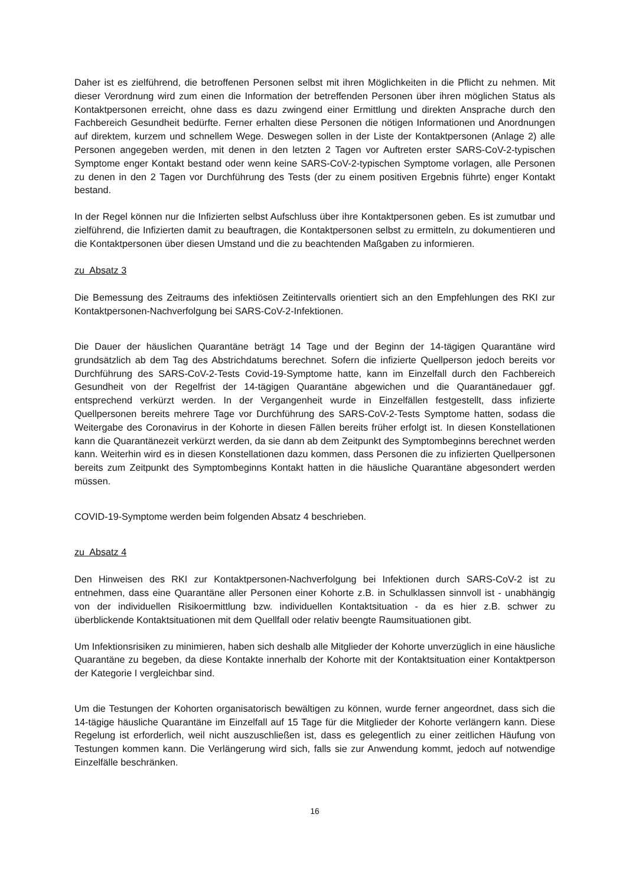Daher ist es zielführend, die betroffenen Personen selbst mit ihren Möglichkeiten in die Pflicht zu nehmen. Mit dieser Verordnung wird zum einen die Information der betreffenden Personen über ihren möglichen Status als Kontaktpersonen erreicht, ohne dass es dazu zwingend einer Ermittlung und direkten Ansprache durch den Fachbereich Gesundheit bedürfte. Ferner erhalten diese Personen die nötigen Informationen und Anordnungen auf direktem, kurzem und schnellem Wege. Deswegen sollen in der Liste der Kontaktpersonen (Anlage 2) alle Personen angegeben werden, mit denen in den letzten 2 Tagen vor Auftreten erster SARS-CoV-2-typischen Symptome enger Kontakt bestand oder wenn keine SARS-CoV-2-typischen Symptome vorlagen, alle Personen zu denen in den 2 Tagen vor Durchführung des Tests (der zu einem positiven Ergebnis führte) enger Kontakt bestand.
In der Regel können nur die Infizierten selbst Aufschluss über ihre Kontaktpersonen geben. Es ist zumutbar und zielführend, die Infizierten damit zu beauftragen, die Kontaktpersonen selbst zu ermitteln, zu dokumentieren und die Kontaktpersonen über diesen Umstand und die zu beachtenden Maßgaben zu informieren.
zu Absatz 3
Die Bemessung des Zeitraums des infektiösen Zeitintervalls orientiert sich an den Empfehlungen des RKI zur Kontaktpersonen-Nachverfolgung bei SARS-CoV-2-Infektionen.
Die Dauer der häuslichen Quarantäne beträgt 14 Tage und der Beginn der 14-tägigen Quarantäne wird grundsätzlich ab dem Tag des Abstrichdatums berechnet. Sofern die infizierte Quellperson jedoch bereits vor Durchführung des SARS-CoV-2-Tests Covid-19-Symptome hatte, kann im Einzelfall durch den Fachbereich Gesundheit von der Regelfrist der 14-tägigen Quarantäne abgewichen und die Quarantänedauer ggf. entsprechend verkürzt werden. In der Vergangenheit wurde in Einzelfällen festgestellt, dass infizierte Quellpersonen bereits mehrere Tage vor Durchführung des SARS-CoV-2-Tests Symptome hatten, sodass die Weitergabe des Coronavirus in der Kohorte in diesen Fällen bereits früher erfolgt ist. In diesen Konstellationen kann die Quarantänezeit verkürzt werden, da sie dann ab dem Zeitpunkt des Symptombeginns berechnet werden kann. Weiterhin wird es in diesen Konstellationen dazu kommen, dass Personen die zu infizierten Quellpersonen bereits zum Zeitpunkt des Symptombeginns Kontakt hatten in die häusliche Quarantäne abgesondert werden müssen.
COVID-19-Symptome werden beim folgenden Absatz 4 beschrieben.
zu Absatz 4
Den Hinweisen des RKI zur Kontaktpersonen-Nachverfolgung bei Infektionen durch SARS-CoV-2 ist zu entnehmen, dass eine Quarantäne aller Personen einer Kohorte z.B. in Schulklassen sinnvoll ist - unabhängig von der individuellen Risikoermittlung bzw. individuellen Kontaktsituation - da es hier z.B. schwer zu überblickende Kontaktsituationen mit dem Quellfall oder relativ beengte Raumsituationen gibt.
Um Infektionsrisiken zu minimieren, haben sich deshalb alle Mitglieder der Kohorte unverzüglich in eine häusliche Quarantäne zu begeben, da diese Kontakte innerhalb der Kohorte mit der Kontaktsituation einer Kontaktperson der Kategorie I vergleichbar sind.
Um die Testungen der Kohorten organisatorisch bewältigen zu können, wurde ferner angeordnet, dass sich die 14-tägige häusliche Quarantäne im Einzelfall auf 15 Tage für die Mitglieder der Kohorte verlängern kann. Diese Regelung ist erforderlich, weil nicht auszuschließen ist, dass es gelegentlich zu einer zeitlichen Häufung von Testungen kommen kann. Die Verlängerung wird sich, falls sie zur Anwendung kommt, jedoch auf notwendige Einzelfälle beschränken.
16